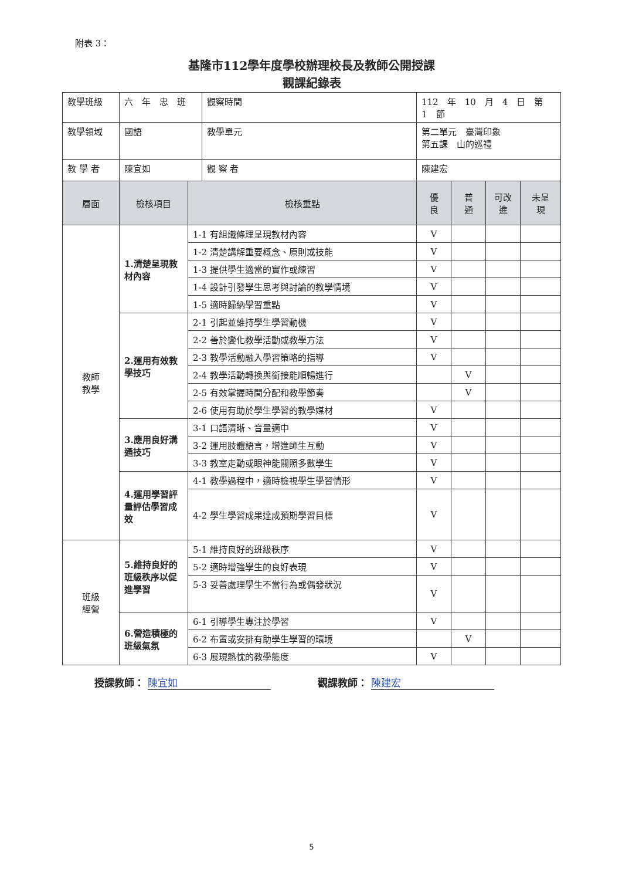附表 3：
基隆市112學年度學校辦理校長及教師公開授課
觀課紀錄表
| 教學班級 | 六 年 忠 班 | | 觀察時間 | | 112 年 10 月 4 日 第 1 節 | | | |
| 教學領域 | 國語 | | | 教學單元 | 第二單元 臺灣印象 第五課 山的巡禮 | | | |
| 教 學 者 | 陳宜如 | | | 觀 察 者 | 陳建宏 | | | |
| 層面 | 檢核項目 | 檢核重點 | | | 優 良 | 普 通 | 可改 進 | 未呈 現 |
| 教師 教學 | 1.清楚呈現教材內容 | 1-1 有組織條理呈現教材內容 | | | V | | | |
| | | 1-2 清楚講解重要概念、原則或技能 | | | V | | | |
| | | 1-3 提供學生適當的實作或練習 | | | V | | | |
| | | 1-4 設計引發學生思考與討論的教學情境 | | | V | | | |
| | | 1-5 適時歸納學習重點 | | | V | | | |
| | 2.運用有效教學技巧 | 2-1 引起並維持學生學習動機 | | | V | | | |
| | | 2-2 善於變化教學活動或教學方法 | | | V | | | |
| | | 2-3 教學活動融入學習策略的指導 | | | V | | | |
| | | 2-4 教學活動轉換與銜接能順暢進行 | | | | V | | |
| | | 2-5 有效掌握時間分配和教學節奏 | | | | V | | |
| | | 2-6 使用有助於學生學習的教學媒材 | | | V | | | |
| | 3.應用良好溝通技巧 | 3-1 口語清晰、音量適中 | | | V | | | |
| | | 3-2 運用肢體語言，增進師生互動 | | | V | | | |
| | | 3-3 教室走動或眼神能關照多數學生 | | | V | | | |
| | 4.運用學習評量評估學習成效 | 4-1 教學過程中，適時檢視學生學習情形 | | | V | | | |
| | | 4-2 學生學習成果達成預期學習目標 | | | V | | | |
| 班級 經營 | 5.維持良好的班級秩序以促進學習 | 5-1 維持良好的班級秩序 | | | V | | | |
| | | 5-2 適時增強學生的良好表現 | | | V | | | |
| | | 5-3 妥善處理學生不當行為或偶發狀況 | | | V | | | |
| | 6.營造積極的班級氣氛 | 6-1 引導學生專注於學習 | | | V | | | |
| | | 6-2 布置或安排有助學生學習的環境 | | | | V | | |
| | | 6-3 展現熱忱的教學態度 | | | V | | | |
授課教師： 陳宜如 觀課教師： 陳建宏
5